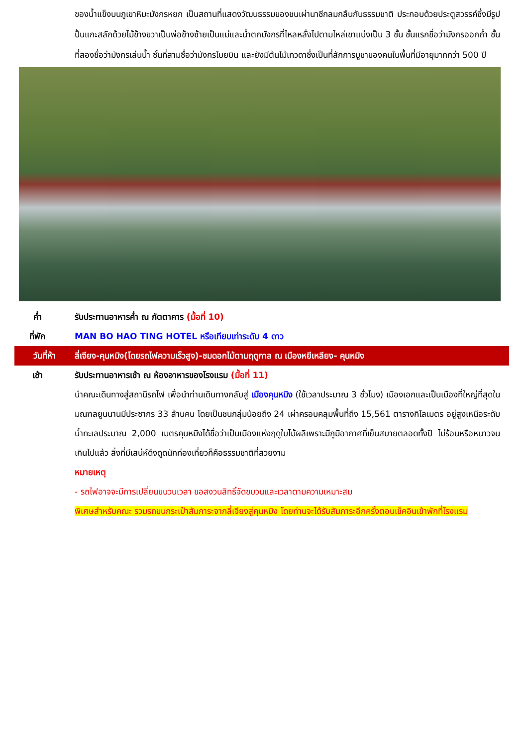ของน้ำแข็งบนภูเขาหิมะมังกรหยก เป็นสถานที่แสดงวัฒนธรรมของชนเผ่านาซีกลมกลืนกับธรรมชาติ ประกอบด้วยประตูสวรรค์ซึ่งมีรูปปั้นแกะสลักด้วยไม้ข้างขวาเป็นพ่อข้างซ้ายเป็นแม่และน้ำตกมังกรที่ไหลหลั่งไปตามไหล่เขาแบ่งเป็น 3 ชั้น ชั้นแรกชื่อว่ามังกรออกถ้ำ ชั้นที่สองชื่อว่ามังกรเล่นน้ำ ชั้นที่สามชื่อว่ามังกรโบยบิน และยังมีต้นไม้เทวดาซึ่งเป็นที่สักการบูชาของคนในพื้นที่มีอายุมากกว่า 500 ปี
ค่ำ รับประทานอาหารค่ำ ณ ภัตตาคาร (มื้อที่ 10)
ที่พัก MAN BO HAO TING HOTEL หรือเทียบเท่าระดับ 4 ดาว
วันที่ห้า ลี่เจียง-คุนหมิง(โดยรถไฟความเร็วสูง)-ชมดอกไม้ตามฤดูกาล ณ เมืองหยีเหลียง- คุนหมิง
เช้า รับประทานอาหารเช้า ณ ห้องอาหารของโรงแรม (มื้อที่ 11)
นำคณะเดินทางสู่สถานีรถไฟ เพื่อนำท่านเดินทางกลับสู่ เมืองคุนหมิง (ใช้เวลาประมาณ 3 ชั่วโมง) เมืองเอกและเป็นเมืองที่ใหญ่ที่สุดในมณฑลยูนนานมีประชากร 33 ล้านคน โดยเป็นชนกลุ่มน้อยถึง 24 เผ่าครอบคลุมพื้นที่ถึง 15,561 ตารางกิโลเมตร อยู่สูงเหนือระดับน้ำทะเลประมาณ 2,000 เมตรคุนหมิงได้ชื่อว่าเป็นเมืองแห่งฤดูใบไม้ผลิเพราะมีภูมิอากาศที่เย็นสบายตลอดทั้งปี ไม่ร้อนหรือหนาวจนเกินไปแล้ว สิ่งที่มีเสน่ห์ดึงดูดนักท่องเที่ยวก็คือธรรมชาติที่สวยงาม
หมายเหตุ
- รถไฟอาจจะมีการเปลี่ยนขบวนเวลา ขอสงวนสิทธิ์จัดขบวนและเวลาตามความเหมาะสม
พิเศษสำหรับคณะ รวมรถขนกระเป๋าสัมภาระจากลี่เจียงสู่คุนหมิง โดยท่านจะได้รับสัมภาระอีกครั้งตอนเช็คอินเข้าพักที่โรงแรม